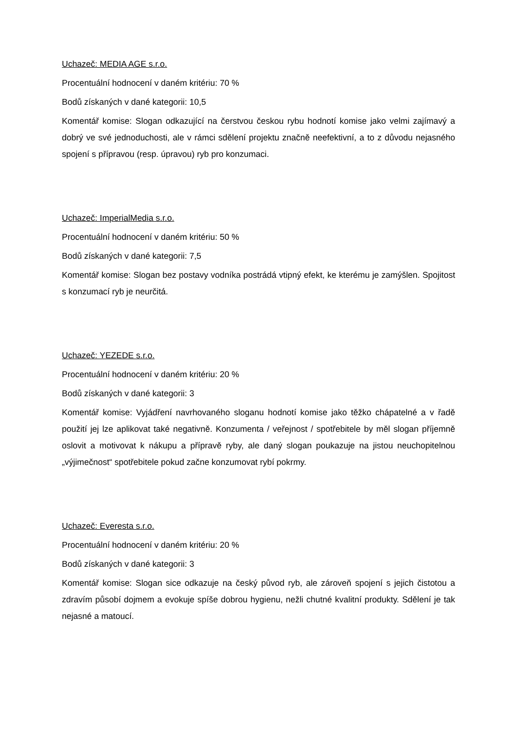Uchazeč: MEDIA AGE s.r.o.
Procentuální hodnocení v daném kritériu: 70 %
Bodů získaných v dané kategorii: 10,5
Komentář komise: Slogan odkazující na čerstvou českou rybu hodnotí komise jako velmi zajímavý a dobrý ve své jednoduchosti, ale v rámci sdělení projektu značně neefektivní, a to z důvodu nejasného spojení s přípravou (resp. úpravou) ryb pro konzumaci.
Uchazeč: ImperialMedia s.r.o.
Procentuální hodnocení v daném kritériu: 50 %
Bodů získaných v dané kategorii: 7,5
Komentář komise: Slogan bez postavy vodníka postrádá vtipný efekt, ke kterému je zamýšlen. Spojitost s konzumací ryb je neurčitá.
Uchazeč: YEZEDE s.r.o.
Procentuální hodnocení v daném kritériu: 20 %
Bodů získaných v dané kategorii: 3
Komentář komise: Vyjádření navrhovaného sloganu hodnotí komise jako těžko chápatelné a v řadě použití jej lze aplikovat také negativně. Konzumenta / veřejnost / spotřebitele by měl slogan příjemně oslovit a motivovat k nákupu a přípravě ryby, ale daný slogan poukazuje na jistou neuchopitelnou „výjimečnost“ spotřebitele pokud začne konzumovat rybí pokrmy.
Uchazeč: Everesta s.r.o.
Procentuální hodnocení v daném kritériu: 20 %
Bodů získaných v dané kategorii: 3
Komentář komise: Slogan sice odkazuje na český původ ryb, ale zároveň spojení s jejich čistotou a zdravím působí dojmem a evokuje spíše dobrou hygienu, nežli chutné kvalitní produkty. Sdělení je tak nejasné a matoucí.